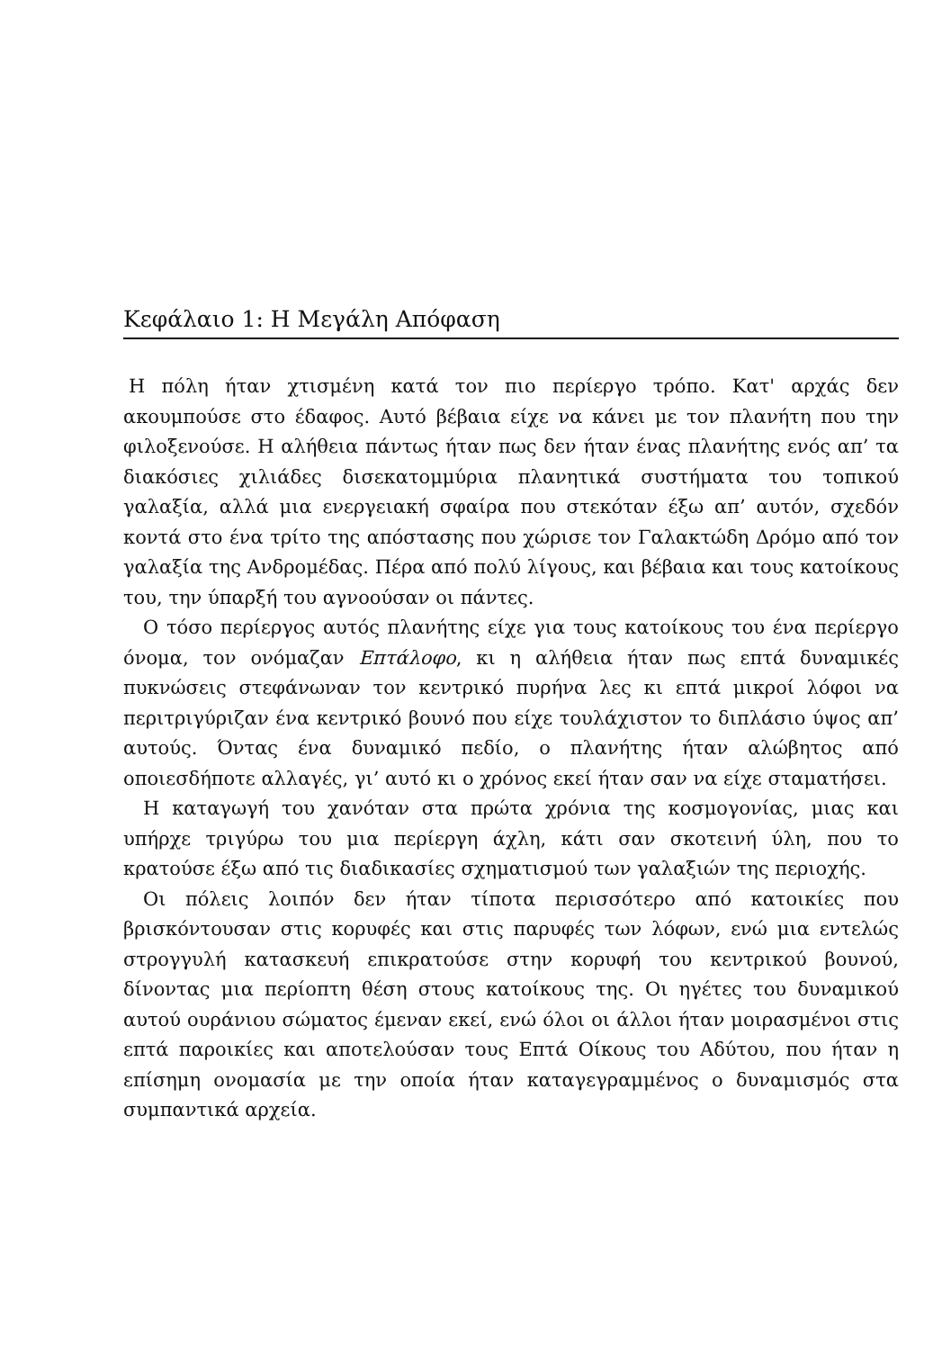Κεφάλαιο 1: Η Μεγάλη Απόφαση
Η πόλη ήταν χτισμένη κατά τον πιο περίεργο τρόπο. Κατ' αρχάς δεν ακουμπούσε στο έδαφος. Αυτό βέβαια είχε να κάνει με τον πλανήτη που την φιλοξενούσε. Η αλήθεια πάντως ήταν πως δεν ήταν ένας πλανήτης ενός απ’ τα διακόσιες χιλιάδες δισεκατομμύρια πλανητικά συστήματα του τοπικού γαλαξία, αλλά μια ενεργειακή σφαίρα που στεκόταν έξω απ’ αυτόν, σχεδόν κοντά στο ένα τρίτο της απόστασης που χώρισε τον Γαλακτώδη Δρόμο από τον γαλαξία της Ανδρομέδας. Πέρα από πολύ λίγους, και βέβαια και τους κατοίκους του, την ύπαρξή του αγνοούσαν οι πάντες.
Ο τόσο περίεργος αυτός πλανήτης είχε για τους κατοίκους του ένα περίεργο όνομα, τον ονόμαζαν Επτάλοφο, κι η αλήθεια ήταν πως επτά δυναμικές πυκνώσεις στεφάνωναν τον κεντρικό πυρήνα λες κι επτά μικροί λόφοι να περιτριγύριζαν ένα κεντρικό βουνό που είχε τουλάχιστον το διπλάσιο ύψος απ’ αυτούς. Όντας ένα δυναμικό πεδίο, ο πλανήτης ήταν αλώβητος από οποιεσδήποτε αλλαγές, γι’ αυτό κι ο χρόνος εκεί ήταν σαν να είχε σταματήσει.
Η καταγωγή του χανόταν στα πρώτα χρόνια της κοσμογονίας, μιας και υπήρχε τριγύρω του μια περίεργη άχλη, κάτι σαν σκοτεινή ύλη, που το κρατούσε έξω από τις διαδικασίες σχηματισμού των γαλαξιών της περιοχής.
Οι πόλεις λοιπόν δεν ήταν τίποτα περισσότερο από κατοικίες που βρισκόντουσαν στις κορυφές και στις παρυφές των λόφων, ενώ μια εντελώς στρογγυλή κατασκευή επικρατούσε στην κορυφή του κεντρικού βουνού, δίνοντας μια περίοπτη θέση στους κατοίκους της. Οι ηγέτες του δυναμικού αυτού ουράνιου σώματος έμεναν εκεί, ενώ όλοι οι άλλοι ήταν μοιρασμένοι στις επτά παροικίες και αποτελούσαν τους Επτά Οίκους του Αδύτου, που ήταν η επίσημη ονομασία με την οποία ήταν καταγεγραμμένος ο δυναμισμός στα συμπαντικά αρχεία.